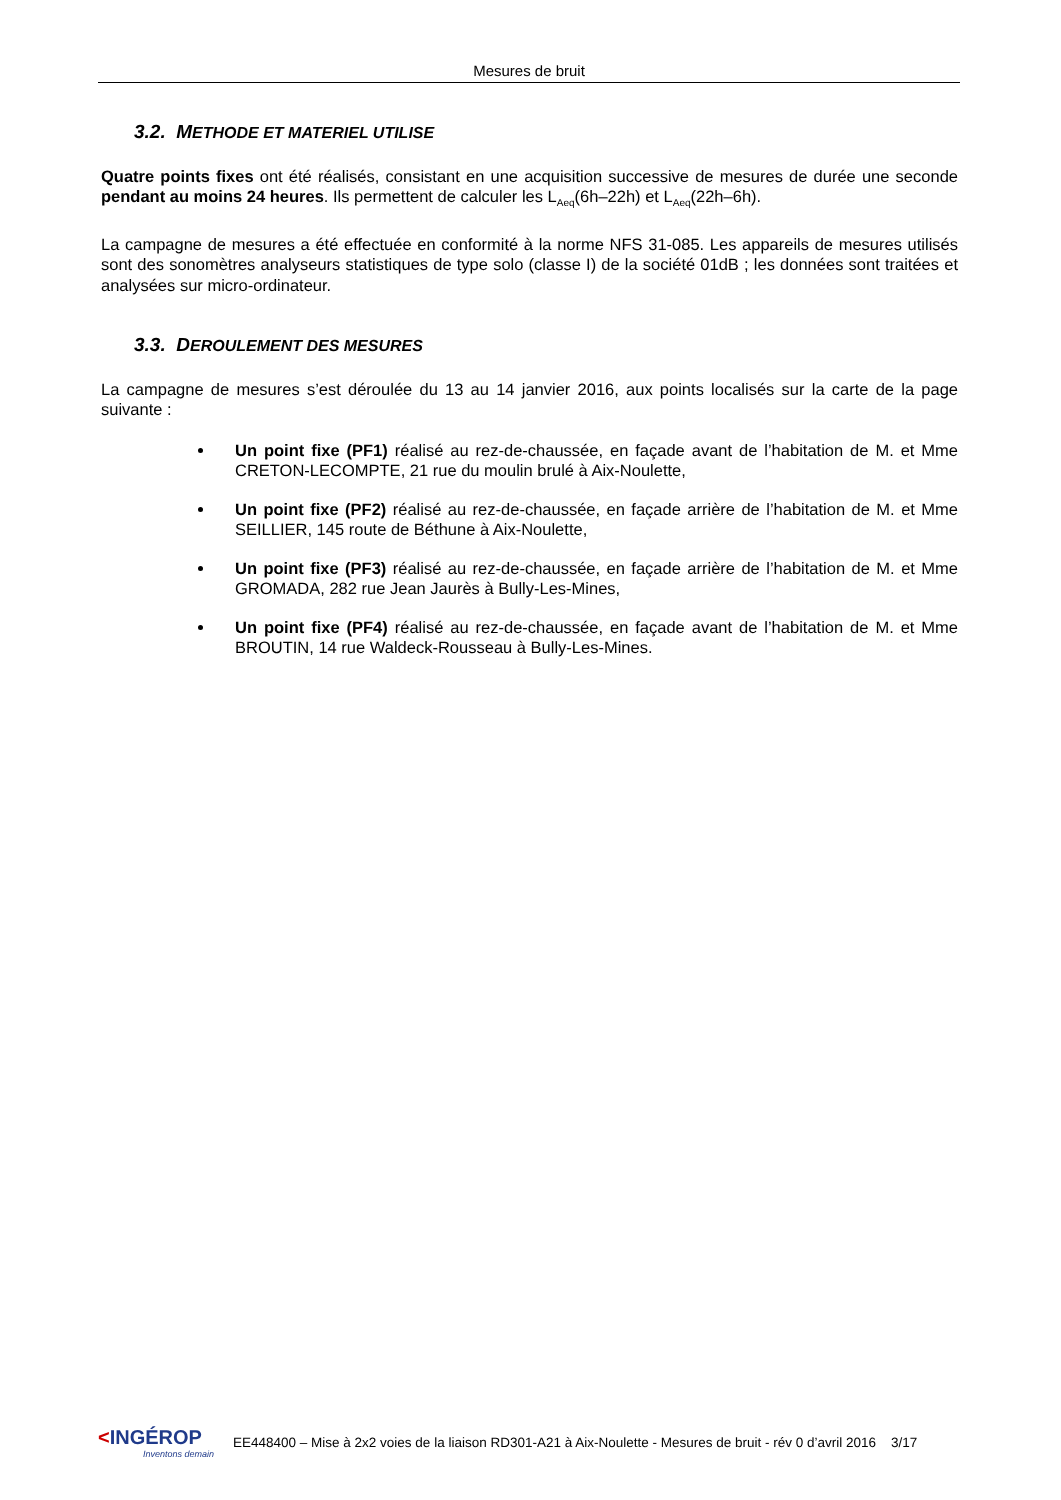Mesures de bruit
3.2. METHODE ET MATERIEL UTILISE
Quatre points fixes ont été réalisés, consistant en une acquisition successive de mesures de durée une seconde pendant au moins 24 heures. Ils permettent de calculer les L<sub>Aeq</sub>(6h–22h) et L<sub>Aeq</sub>(22h–6h).
La campagne de mesures a été effectuée en conformité à la norme NFS 31-085. Les appareils de mesures utilisés sont des sonomètres analyseurs statistiques de type solo (classe I) de la société 01dB ; les données sont traitées et analysées sur micro-ordinateur.
3.3. DEROULEMENT DES MESURES
La campagne de mesures s’est déroulée du 13 au 14 janvier 2016, aux points localisés sur la carte de la page suivante :
Un point fixe (PF1) réalisé au rez-de-chaussée, en façade avant de l’habitation de M. et Mme CRETON-LECOMPTE, 21 rue du moulin brulé à Aix-Noulette,
Un point fixe (PF2) réalisé au rez-de-chaussée, en façade arrière de l’habitation de M. et Mme SEILLIER, 145 route de Béthune à Aix-Noulette,
Un point fixe (PF3) réalisé au rez-de-chaussée, en façade arrière de l’habitation de M. et Mme GROMADA, 282 rue Jean Jaurès à Bully-Les-Mines,
Un point fixe (PF4) réalisé au rez-de-chaussée, en façade avant de l’habitation de M. et Mme BROUTIN, 14 rue Waldeck-Rousseau à Bully-Les-Mines.
<INGÉROP
Inventons demain
EE448400 – Mise à 2x2 voies de la liaison RD301-A21 à Aix-Noulette - Mesures de bruit - rév 0 d’avril 2016 3/17